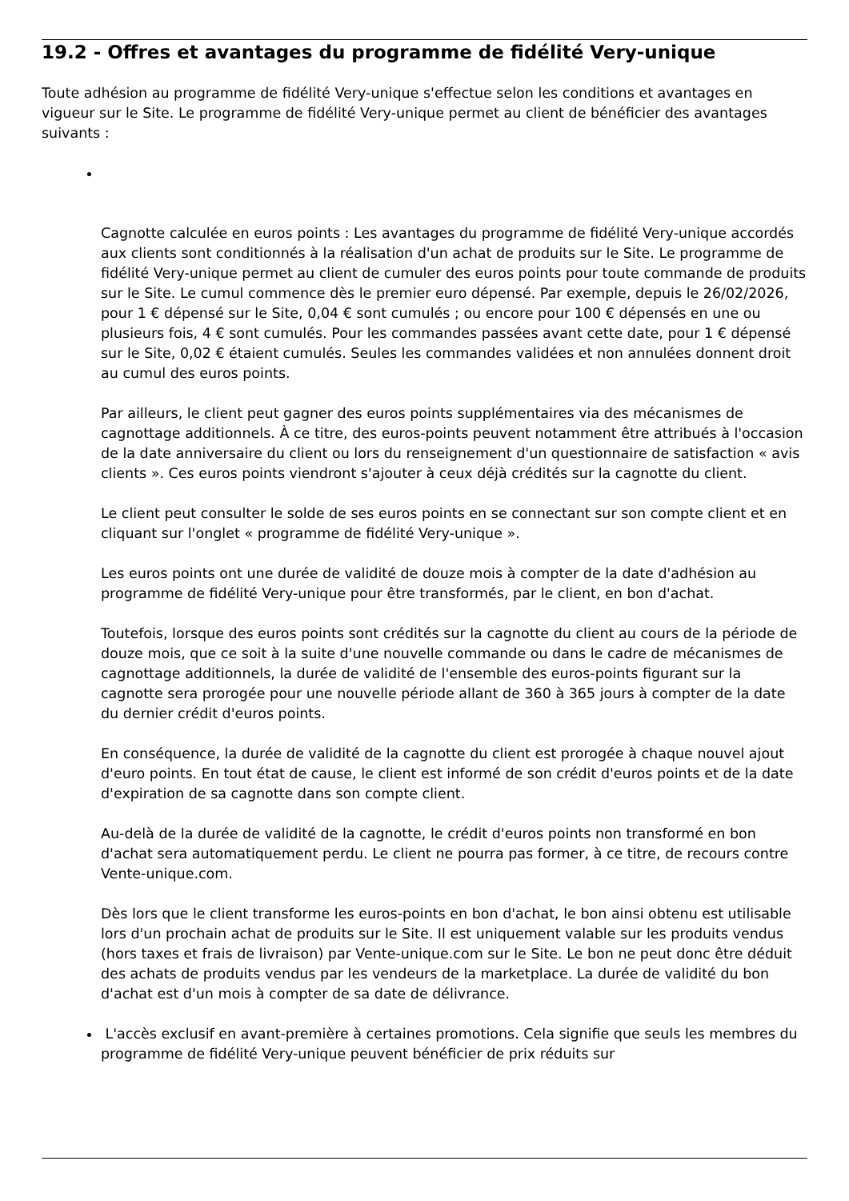19.2 - Offres et avantages du programme de fidélité Very-unique
Toute adhésion au programme de fidélité Very-unique s'effectue selon les conditions et avantages en vigueur sur le Site. Le programme de fidélité Very-unique permet au client de bénéficier des avantages suivants :
Cagnotte calculée en euros points : Les avantages du programme de fidélité Very-unique accordés aux clients sont conditionnés à la réalisation d'un achat de produits sur le Site. Le programme de fidélité Very-unique permet au client de cumuler des euros points pour toute commande de produits sur le Site. Le cumul commence dès le premier euro dépensé. Par exemple, depuis le 26/02/2026, pour 1 € dépensé sur le Site, 0,04 € sont cumulés ; ou encore pour 100 € dépensés en une ou plusieurs fois, 4 € sont cumulés. Pour les commandes passées avant cette date, pour 1 € dépensé sur le Site, 0,02 € étaient cumulés. Seules les commandes validées et non annulées donnent droit au cumul des euros points.
Par ailleurs, le client peut gagner des euros points supplémentaires via des mécanismes de cagnottage additionnels. À ce titre, des euros-points peuvent notamment être attribués à l'occasion de la date anniversaire du client ou lors du renseignement d'un questionnaire de satisfaction « avis clients ». Ces euros points viendront s'ajouter à ceux déjà crédités sur la cagnotte du client.
Le client peut consulter le solde de ses euros points en se connectant sur son compte client et en cliquant sur l'onglet « programme de fidélité Very-unique ».
Les euros points ont une durée de validité de douze mois à compter de la date d'adhésion au programme de fidélité Very-unique pour être transformés, par le client, en bon d'achat.
Toutefois, lorsque des euros points sont crédités sur la cagnotte du client au cours de la période de douze mois, que ce soit à la suite d'une nouvelle commande ou dans le cadre de mécanismes de cagnottage additionnels, la durée de validité de l'ensemble des euros-points figurant sur la cagnotte sera prorogée pour une nouvelle période allant de 360 à 365 jours à compter de la date du dernier crédit d'euros points.
En conséquence, la durée de validité de la cagnotte du client est prorogée à chaque nouvel ajout d'euro points. En tout état de cause, le client est informé de son crédit d'euros points et de la date d'expiration de sa cagnotte dans son compte client.
Au-delà de la durée de validité de la cagnotte, le crédit d'euros points non transformé en bon d'achat sera automatiquement perdu. Le client ne pourra pas former, à ce titre, de recours contre Vente-unique.com.
Dès lors que le client transforme les euros-points en bon d'achat, le bon ainsi obtenu est utilisable lors d'un prochain achat de produits sur le Site. Il est uniquement valable sur les produits vendus (hors taxes et frais de livraison) par Vente-unique.com sur le Site. Le bon ne peut donc être déduit des achats de produits vendus par les vendeurs de la marketplace. La durée de validité du bon d'achat est d'un mois à compter de sa date de délivrance.
L'accès exclusif en avant-première à certaines promotions. Cela signifie que seuls les membres du programme de fidélité Very-unique peuvent bénéficier de prix réduits sur